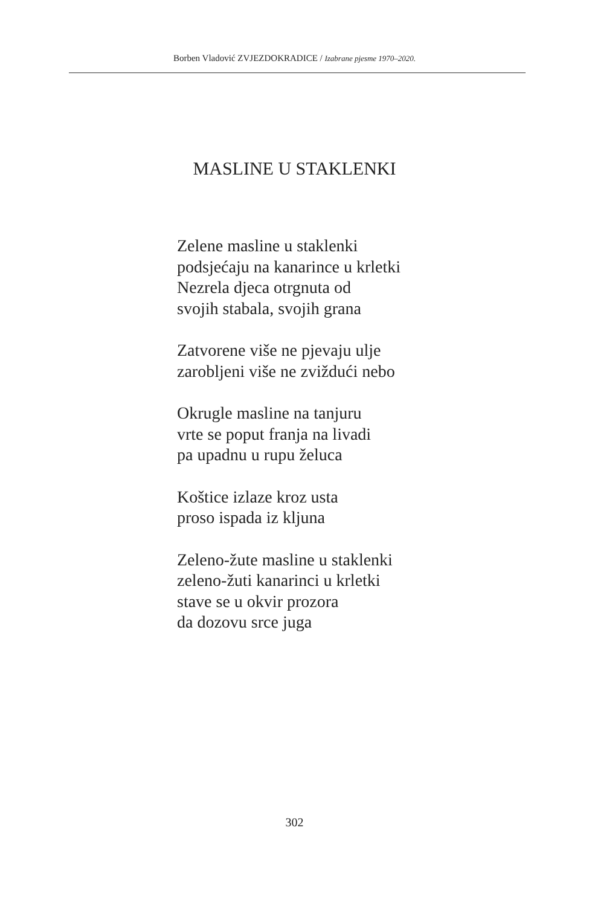Borben Vladović ZVJEZDOKRADICE / Izabrane pjesme 1970–2020.
MASLINE U STAKLENKI
Zelene masline u staklenki
podsjećaju na kanarince u krletki
Nezrela djeca otrgnuta od
svojih stabala, svojih grana
Zatvorene više ne pjevaju ulje
zarobljeni više ne zviždući nebo
Okrugle masline na tanjuru
vrte se poput franja na livadi
pa upadnu u rupu želuca
Koštice izlaze kroz usta
proso ispada iz kljuna
Zeleno-žute masline u staklenki
zeleno-žuti kanarinci u krletki
stave se u okvir prozora
da dozovu srce juga
302